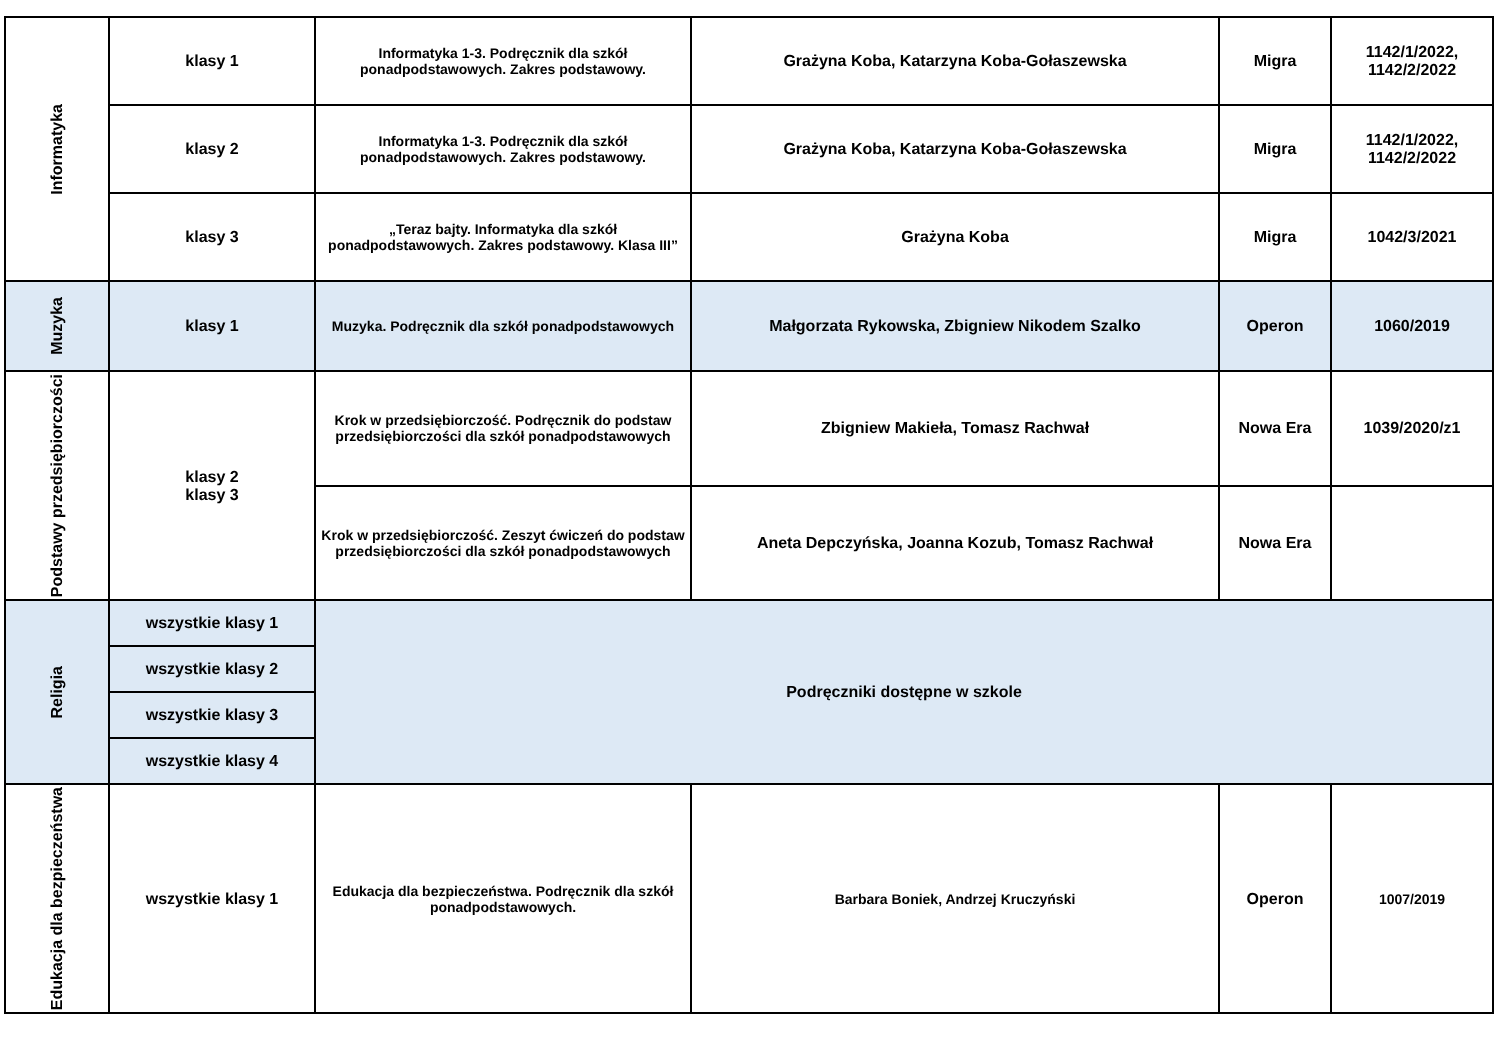| Informatyka | klasy 1 | Informatyka 1-3. Podręcznik dla szkół ponadpodstawowych. Zakres podstawowy. | Grażyna Koba, Katarzyna Koba-Gołaszewska | Migra | 1142/1/2022, 1142/2/2022 |
| | klasy 2 | Informatyka 1-3. Podręcznik dla szkół ponadpodstawowych. Zakres podstawowy. | Grażyna Koba, Katarzyna Koba-Gołaszewska | Migra | 1142/1/2022, 1142/2/2022 |
| | klasy 3 | „Teraz bajty. Informatyka dla szkół ponadpodstawowych. Zakres podstawowy. Klasa III” | Grażyna Koba | Migra | 1042/3/2021 |
| Muzyka | klasy 1 | Muzyka. Podręcznik dla szkół ponadpodstawowych | Małgorzata Rykowska, Zbigniew Nikodem Szalko | Operon | 1060/2019 |
| Podstawy przedsiębiorczości | klasy 2 klasy 3 | Krok w przedsiębiorczość. Podręcznik do podstaw przedsiębiorczości dla szkół ponadpodstawowych | Zbigniew Makieła, Tomasz Rachwał | Nowa Era | 1039/2020/z1 |
| | | Krok w przedsiębiorczość. Zeszyt ćwiczeń do podstaw przedsiębiorczości dla szkół ponadpodstawowych | Aneta Depczyńska, Joanna Kozub, Tomasz Rachwał | Nowa Era | |
| Religia | wszystkie klasy 1 | Podręczniki dostępne w szkole | | | |
| | wszystkie klasy 2 | | | | |
| | wszystkie klasy 3 | | | | |
| | wszystkie klasy 4 | | | | |
| Edukacja dla bezpieczeństwa | wszystkie klasy 1 | Edukacja dla bezpieczeństwa. Podręcznik dla szkół ponadpodstawowych. | Barbara Boniek, Andrzej Kruczyński | Operon | 1007/2019 |